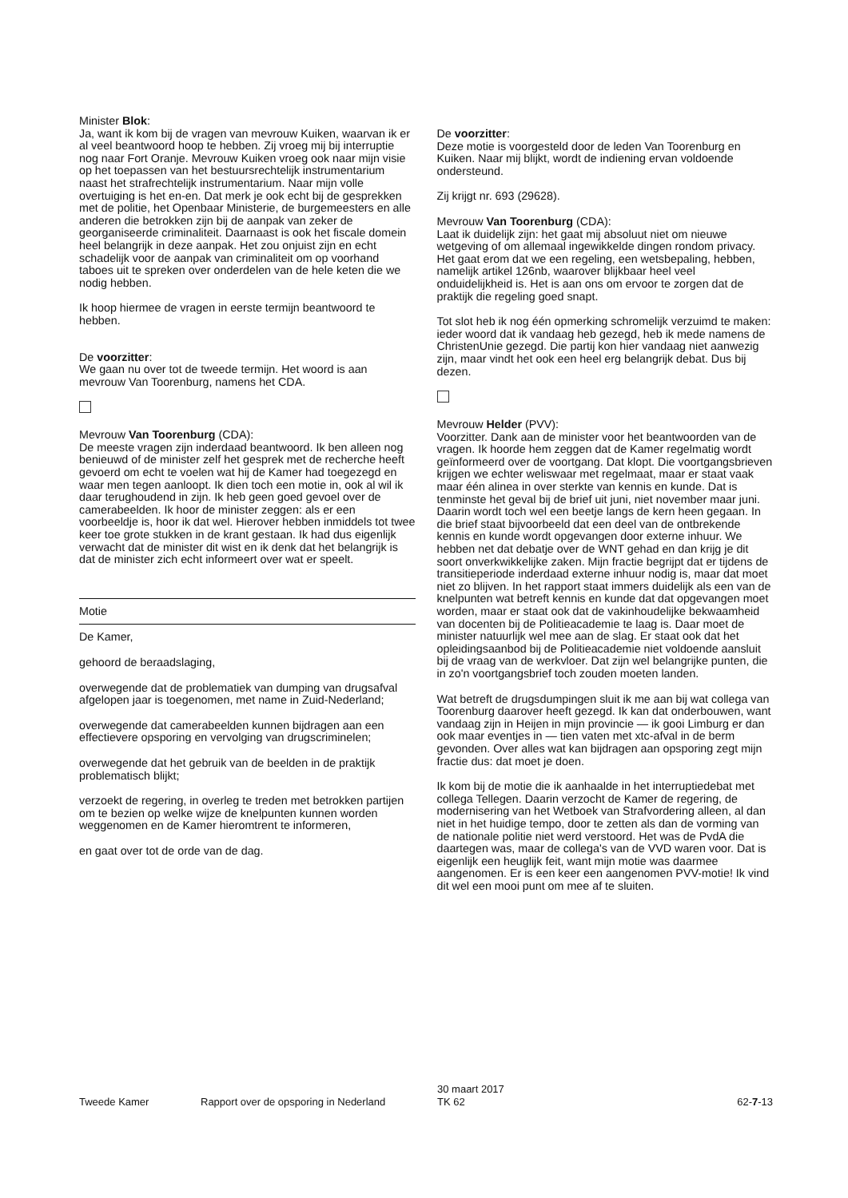Minister Blok:
Ja, want ik kom bij de vragen van mevrouw Kuiken, waarvan ik er al veel beantwoord hoop te hebben. Zij vroeg mij bij interruptie nog naar Fort Oranje. Mevrouw Kuiken vroeg ook naar mijn visie op het toepassen van het bestuursrechtelijk instrumentarium naast het strafrechtelijk instrumentarium. Naar mijn volle overtuiging is het en-en. Dat merk je ook echt bij de gesprekken met de politie, het Openbaar Ministerie, de burgemeesters en alle anderen die betrokken zijn bij de aanpak van zeker de georganiseerde criminaliteit. Daarnaast is ook het fiscale domein heel belangrijk in deze aanpak. Het zou onjuist zijn en echt schadelijk voor de aanpak van criminaliteit om op voorhand taboes uit te spreken over onderdelen van de hele keten die we nodig hebben.
Ik hoop hiermee de vragen in eerste termijn beantwoord te hebben.
De voorzitter:
We gaan nu over tot de tweede termijn. Het woord is aan mevrouw Van Toorenburg, namens het CDA.
Mevrouw Van Toorenburg (CDA):
De meeste vragen zijn inderdaad beantwoord. Ik ben alleen nog benieuwd of de minister zelf het gesprek met de recherche heeft gevoerd om echt te voelen wat hij de Kamer had toegezegd en waar men tegen aanloopt. Ik dien toch een motie in, ook al wil ik daar terughoudend in zijn. Ik heb geen goed gevoel over de camerabeelden. Ik hoor de minister zeggen: als er een voorbeeldje is, hoor ik dat wel. Hierover hebben inmiddels tot twee keer toe grote stukken in de krant gestaan. Ik had dus eigenlijk verwacht dat de minister dit wist en ik denk dat het belangrijk is dat de minister zich echt informeert over wat er speelt.
Motie
De Kamer,
gehoord de beraadslaging,
overwegende dat de problematiek van dumping van drugsafval afgelopen jaar is toegenomen, met name in Zuid-Nederland;
overwegende dat camerabeelden kunnen bijdragen aan een effectievere opsporing en vervolging van drugscriminelen;
overwegende dat het gebruik van de beelden in de praktijk problematisch blijkt;
verzoekt de regering, in overleg te treden met betrokken partijen om te bezien op welke wijze de knelpunten kunnen worden weggenomen en de Kamer hieromtrent te informeren,
en gaat over tot de orde van de dag.
De voorzitter:
Deze motie is voorgesteld door de leden Van Toorenburg en Kuiken. Naar mij blijkt, wordt de indiening ervan voldoende ondersteund.
Zij krijgt nr. 693 (29628).
Mevrouw Van Toorenburg (CDA):
Laat ik duidelijk zijn: het gaat mij absoluut niet om nieuwe wetgeving of om allemaal ingewikkelde dingen rondom privacy. Het gaat erom dat we een regeling, een wetsbepaling, hebben, namelijk artikel 126nb, waarover blijkbaar heel veel onduidelijkheid is. Het is aan ons om ervoor te zorgen dat de praktijk die regeling goed snapt.
Tot slot heb ik nog één opmerking schromelijk verzuimd te maken: ieder woord dat ik vandaag heb gezegd, heb ik mede namens de ChristenUnie gezegd. Die partij kon hier vandaag niet aanwezig zijn, maar vindt het ook een heel erg belangrijk debat. Dus bij dezen.
Mevrouw Helder (PVV):
Voorzitter. Dank aan de minister voor het beantwoorden van de vragen. Ik hoorde hem zeggen dat de Kamer regelmatig wordt geïnformeerd over de voortgang. Dat klopt. Die voortgangsbrieven krijgen we echter weliswaar met regelmaat, maar er staat vaak maar één alinea in over sterkte van kennis en kunde. Dat is tenminste het geval bij de brief uit juni, niet november maar juni. Daarin wordt toch wel een beetje langs de kern heen gegaan. In die brief staat bijvoorbeeld dat een deel van de ontbrekende kennis en kunde wordt opgevangen door externe inhuur. We hebben net dat debatje over de WNT gehad en dan krijg je dit soort onverkwikkelijke zaken. Mijn fractie begrijpt dat er tijdens de transitieperiode inderdaad externe inhuur nodig is, maar dat moet niet zo blijven. In het rapport staat immers duidelijk als een van de knelpunten wat betreft kennis en kunde dat dat opgevangen moet worden, maar er staat ook dat de vakinhoudelijke bekwaamheid van docenten bij de Politieacademie te laag is. Daar moet de minister natuurlijk wel mee aan de slag. Er staat ook dat het opleidingsaanbod bij de Politieacademie niet voldoende aansluit bij de vraag van de werkvloer. Dat zijn wel belangrijke punten, die in zo'n voortgangsbrief toch zouden moeten landen.
Wat betreft de drugsdumpingen sluit ik me aan bij wat collega van Toorenburg daarover heeft gezegd. Ik kan dat onderbouwen, want vandaag zijn in Heijen in mijn provincie — ik gooi Limburg er dan ook maar eventjes in — tien vaten met xtc-afval in de berm gevonden. Over alles wat kan bijdragen aan opsporing zegt mijn fractie dus: dat moet je doen.
Ik kom bij de motie die ik aanhaalde in het interruptiedebat met collega Tellegen. Daarin verzocht de Kamer de regering, de modernisering van het Wetboek van Strafvordering alleen, al dan niet in het huidige tempo, door te zetten als dan de vorming van de nationale politie niet werd verstoord. Het was de PvdA die daartegen was, maar de collega's van de VVD waren voor. Dat is eigenlijk een heuglijk feit, want mijn motie was daarmee aangenomen. Er is een keer een aangenomen PVV-motie! Ik vind dit wel een mooi punt om mee af te sluiten.
Tweede Kamer Rapport over de opsporing in Nederland
30 maart 2017
TK 62
62-7-13